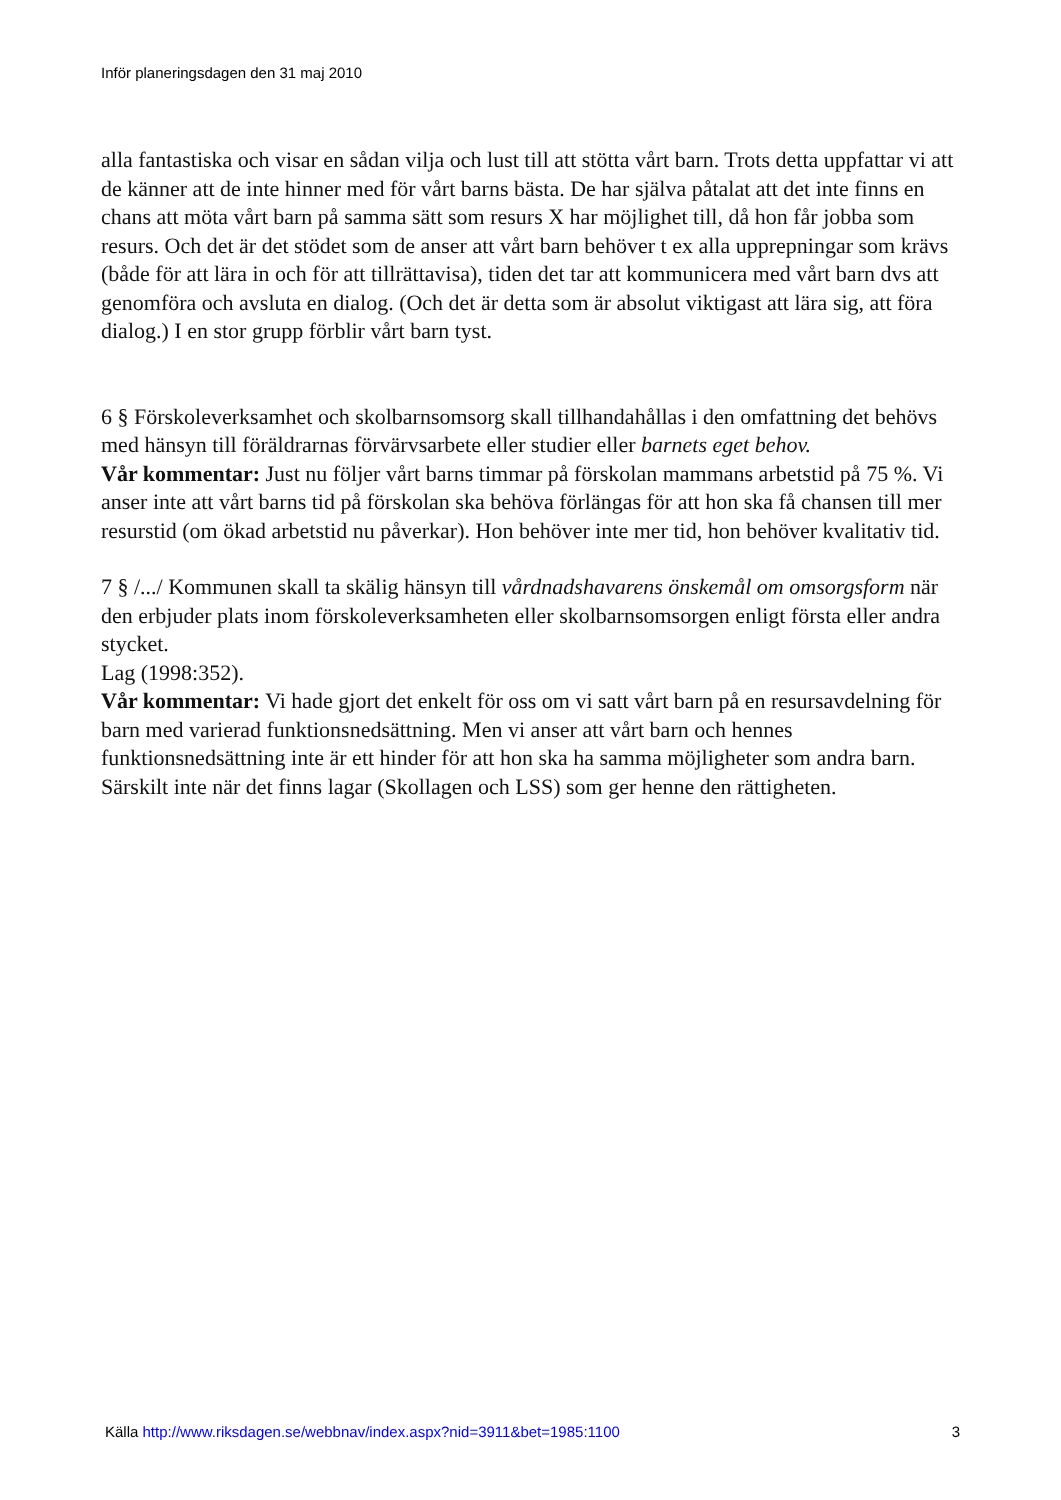Inför planeringsdagen den 31 maj 2010
alla fantastiska och visar en sådan vilja och lust till att stötta vårt barn. Trots detta uppfattar vi att de känner att de inte hinner med för vårt barns bästa. De har själva påtalat att det inte finns en chans att möta vårt barn på samma sätt som resurs X har möjlighet till, då hon får jobba som resurs. Och det är det stödet som de anser att vårt barn behöver t ex alla upprepningar som krävs (både för att lära in och för att tillrättavisa), tiden det tar att kommunicera med vårt barn dvs att genomföra och avsluta en dialog. (Och det är detta som är absolut viktigast att lära sig, att föra dialog.) I en stor grupp förblir vårt barn tyst.
6 § Förskoleverksamhet och skolbarnsomsorg skall tillhandahållas i den omfattning det behövs med hänsyn till föräldrarnas förvärvsarbete eller studier eller barnets eget behov.
Vår kommentar: Just nu följer vårt barns timmar på förskolan mammans arbetstid på 75 %. Vi anser inte att vårt barns tid på förskolan ska behöva förlängas för att hon ska få chansen till mer resurstid (om ökad arbetstid nu påverkar). Hon behöver inte mer tid, hon behöver kvalitativ tid.
7 § /.../ Kommunen skall ta skälig hänsyn till vårdnadshavarens önskemål om omsorgsform när den erbjuder plats inom förskoleverksamheten eller skolbarnsomsorgen enligt första eller andra stycket.
Lag (1998:352).
Vår kommentar: Vi hade gjort det enkelt för oss om vi satt vårt barn på en resursavdelning för barn med varierad funktionsnedsättning. Men vi anser att vårt barn och hennes funktionsnedsättning inte är ett hinder för att hon ska ha samma möjligheter som andra barn. Särskilt inte när det finns lagar (Skollagen och LSS) som ger henne den rättigheten.
Källa http://www.riksdagen.se/webbnav/index.aspx?nid=3911&bet=1985:1100 3